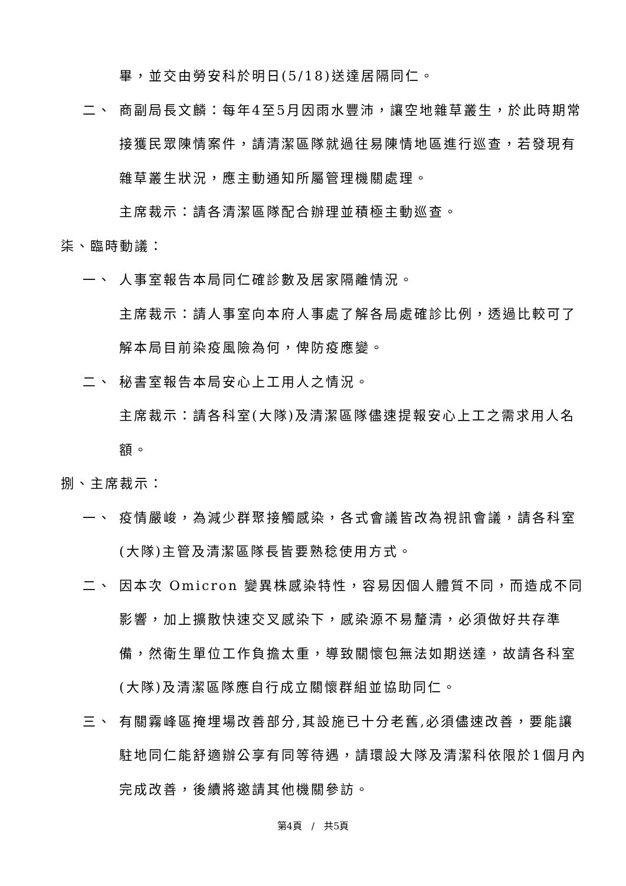畢，並交由勞安科於明日(5/18)送達居隔同仁。
二、 商副局長文麟：每年4至5月因雨水豐沛，讓空地雜草叢生，於此時期常接獲民眾陳情案件，請清潔區隊就過往易陳情地區進行巡查，若發現有雜草叢生狀況，應主動通知所屬管理機關處理。
主席裁示：請各清潔區隊配合辦理並積極主動巡查。
柒、臨時動議：
一、 人事室報告本局同仁確診數及居家隔離情況。
主席裁示：請人事室向本府人事處了解各局處確診比例，透過比較可了解本局目前染疫風險為何，俾防疫應變。
二、 秘書室報告本局安心上工用人之情況。
主席裁示：請各科室(大隊)及清潔區隊儘速提報安心上工之需求用人名額。
捌、主席裁示：
一、 疫情嚴峻，為減少群聚接觸感染，各式會議皆改為視訊會議，請各科室(大隊)主管及清潔區隊長皆要熟稔使用方式。
二、 因本次 Omicron 變異株感染特性，容易因個人體質不同，而造成不同影響，加上擴散快速交叉感染下，感染源不易釐清，必須做好共存準備，然衛生單位工作負擔太重，導致關懷包無法如期送達，故請各科室(大隊)及清潔區隊應自行成立關懷群組並協助同仁。
三、 有關霧峰區掩埋場改善部分,其設施已十分老舊,必須儘速改善，要能讓駐地同仁能舒適辦公享有同等待遇，請環設大隊及清潔科依限於1個月內完成改善，後續將邀請其他機關參訪。
第4頁　/　共5頁